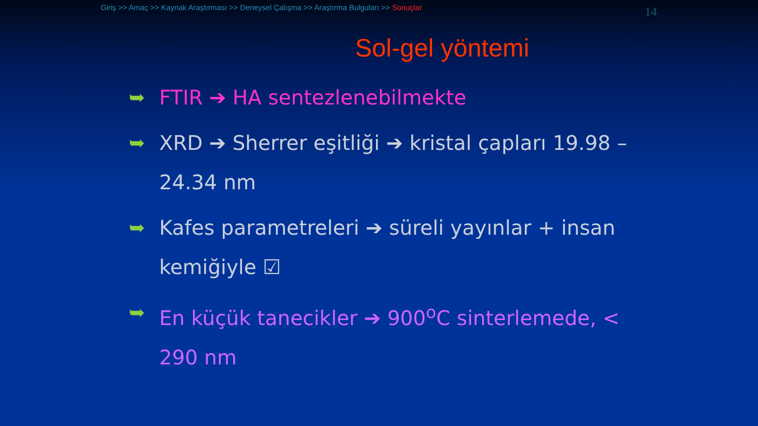Giriş >> Amaç >> Kaynak Araştırması >> Deneysel Çalışma >> Araştırma Bulguları >> Sonuçlar
14
Sol-gel yöntemi
➥ FTIR ➔ HA sentezlenebilmekte
➥ XRD ➔ Sherrer eşitliği ➔ kristal çapları 19.98 – 24.34 nm
➥ Kafes parametreleri ➔ süreli yayınlar + insan kemiğiyle ☑
➥ En küçük tanecikler ➔ 900<sup>o</sup>C sinterlemede, < 290 nm